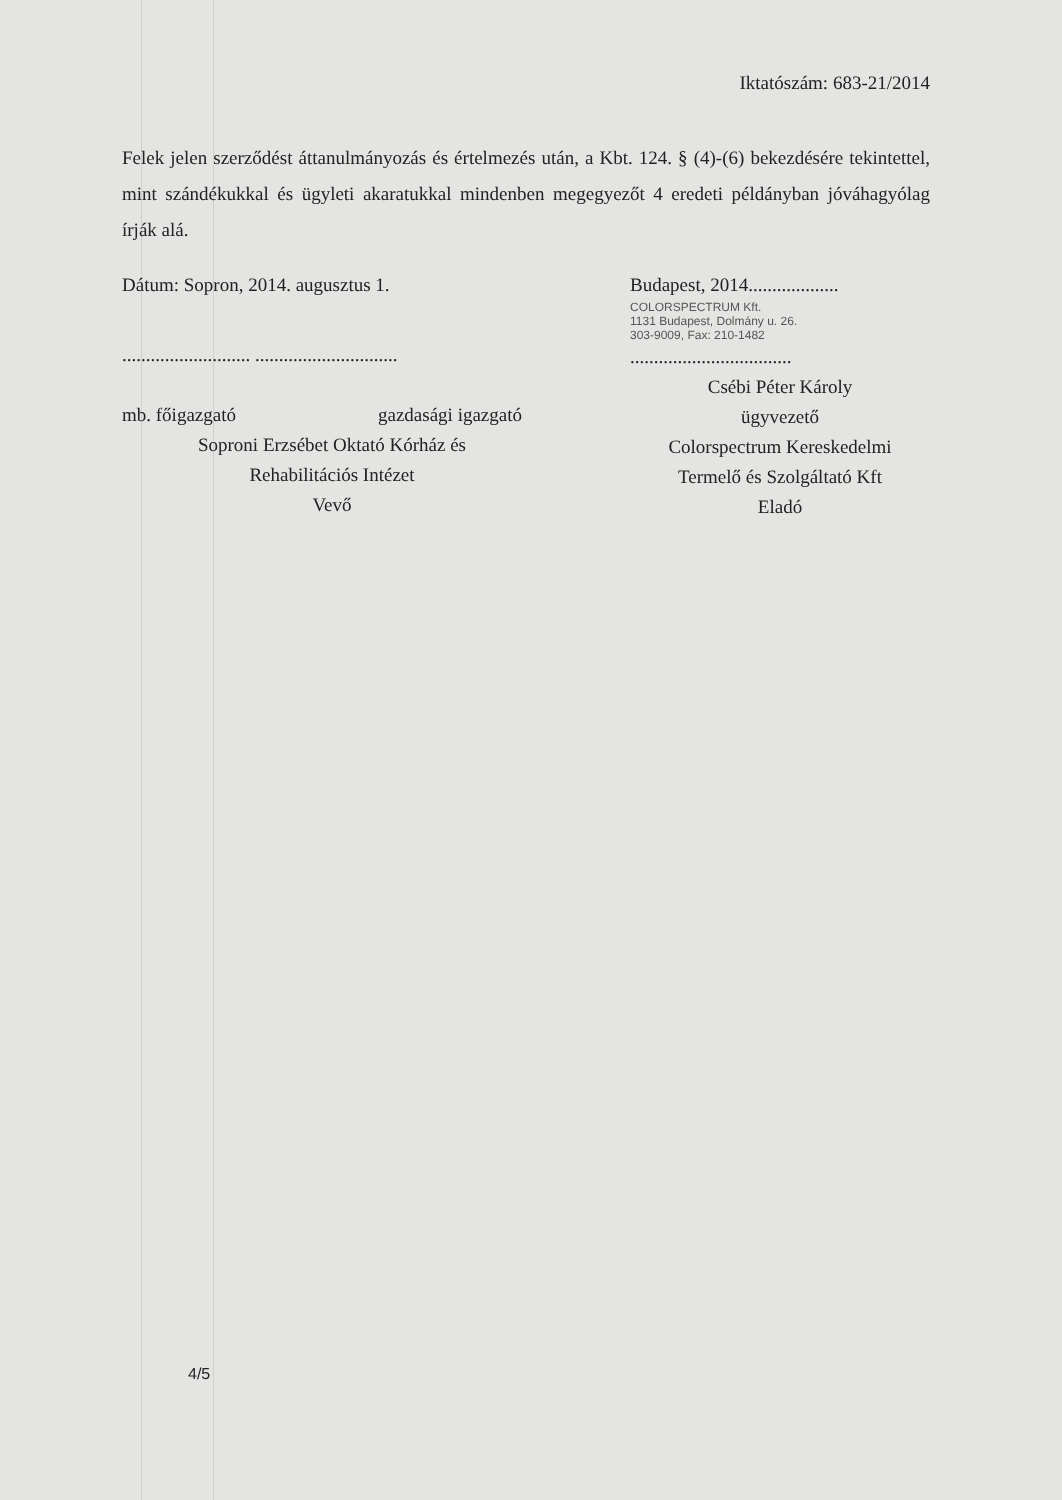Iktatószám: 683-21/2014
Felek jelen szerződést áttanulmányozás és értelmezés után, a Kbt. 124. § (4)-(6) bekezdésére tekintettel, mint szándékukkal és ügyleti akaratukkal mindenben megegyezőt 4 eredeti példányban jóváhagyólag írják alá.
Dátum: Sopron, 2014. augusztus 1.
........................... ..............................
mb. főigazgató gazdasági igazgató
Soproni Erzsébet Oktató Kórház és
Rehabilitációs Intézet
Vevő
Budapest, 2014...................
COLORSPECTRUM Kft.
1131 Budapest, Dolmány u. 26.
303-9009, Fax: 210-1482
..................................
Csébi Péter Károly
ügyvezető
Colorspectrum Kereskedelmi
Termelő és Szolgáltató Kft
Eladó
4/5